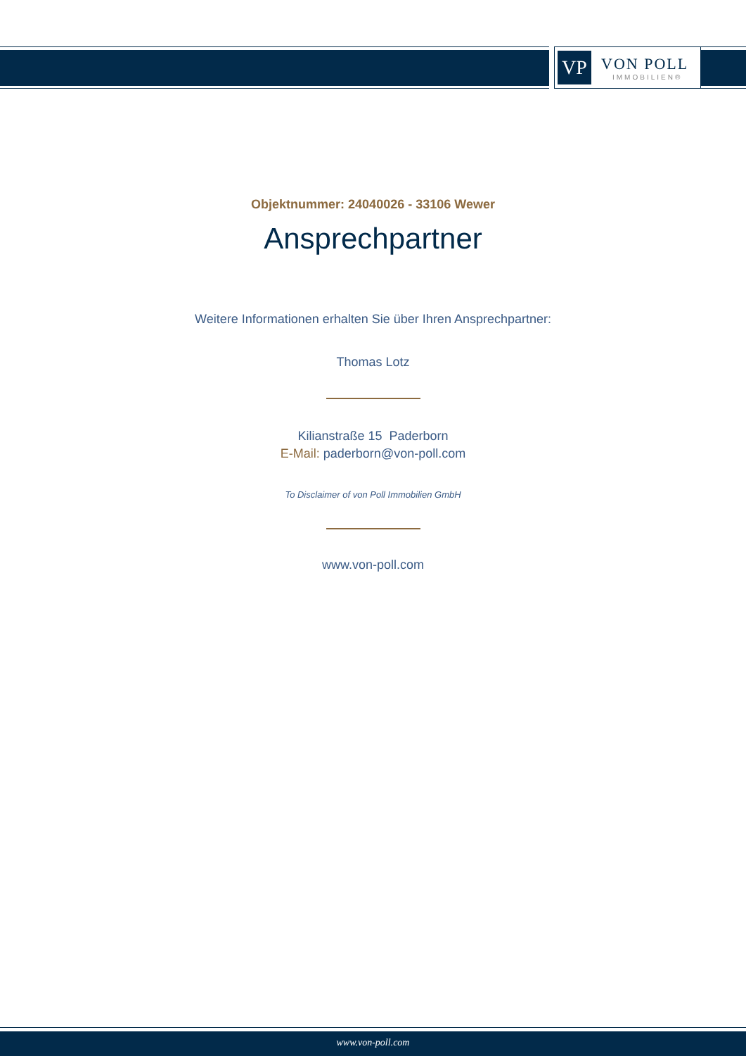VP
VON POLL
IMMOBILIEN®
Objektnummer: 24040026 - 33106 Wewer
Ansprechpartner
Weitere Informationen erhalten Sie über Ihren Ansprechpartner:
Thomas Lotz
Kilianstraße 15 Paderborn
E-Mail: paderborn@von-poll.com
To Disclaimer of von Poll Immobilien GmbH
www.von-poll.com
www.von-poll.com